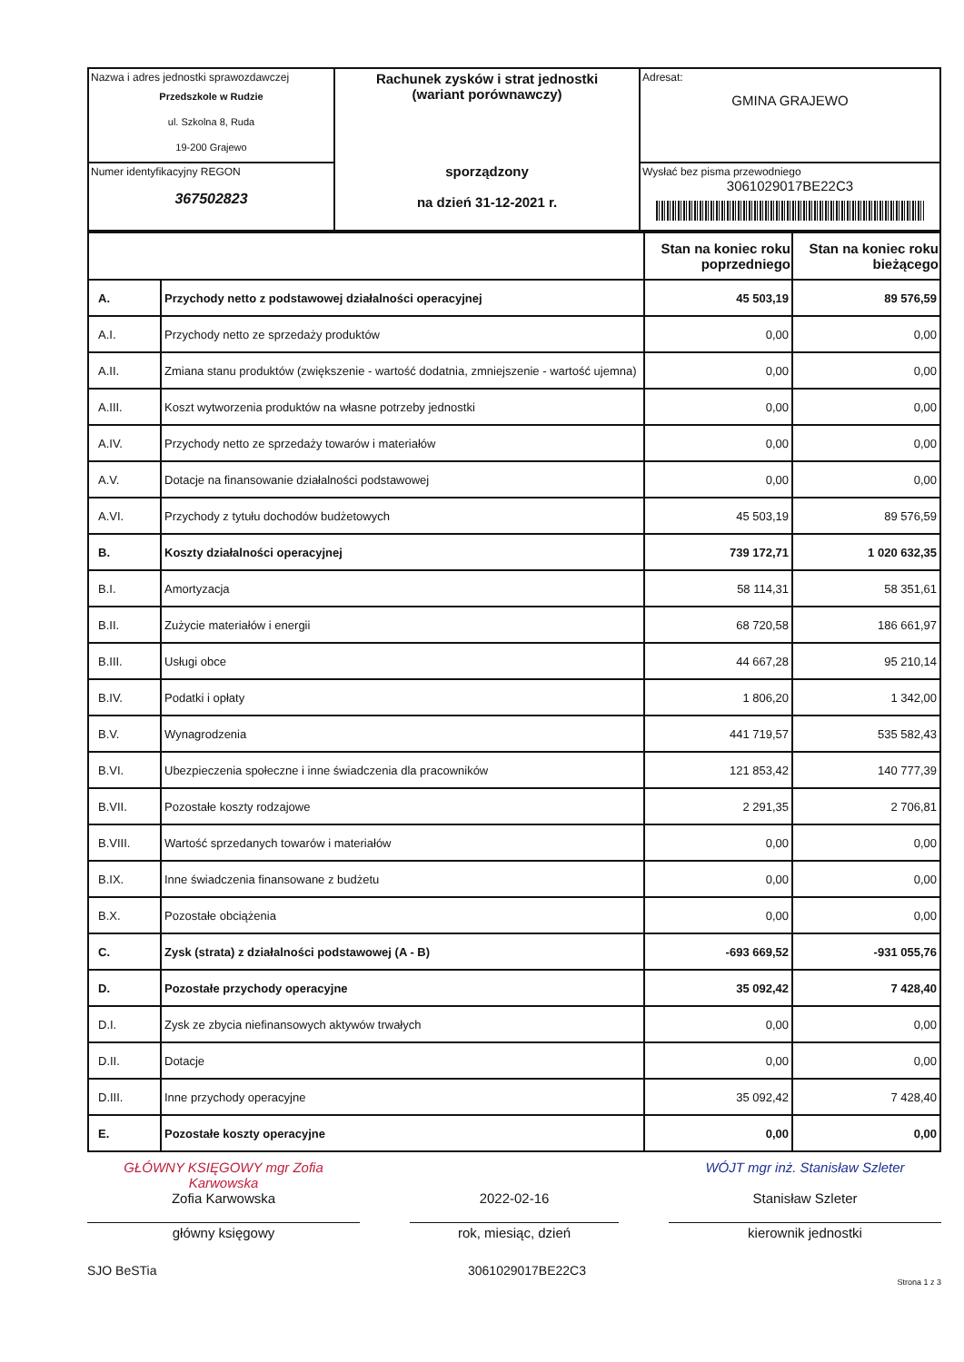| Nazwa i adres jednostki sprawozdawczej Przedszkole w Rudzie ul. Szkolna 8, Ruda 19-200 Grajewo | Rachunek zysków i strat jednostki (wariant porównawczy) sporządzony na dzień 31-12-2021 r. | Adresat: GMINA GRAJEWO |
| Numer identyfikacyjny REGON 367502823 | | Wysłać bez pisma przewodniego 3061029017BE22C3 |
| | | Stan na koniec roku poprzedniego | Stan na koniec roku bieżącego |
| --- | --- | --- | --- |
| A. | Przychody netto z podstawowej działalności operacyjnej | 45 503,19 | 89 576,59 |
| A.I. | Przychody netto ze sprzedaży produktów | 0,00 | 0,00 |
| A.II. | Zmiana stanu produktów (zwiększenie - wartość dodatnia, zmniejszenie - wartość ujemna) | 0,00 | 0,00 |
| A.III. | Koszt wytworzenia produktów na własne potrzeby jednostki | 0,00 | 0,00 |
| A.IV. | Przychody netto ze sprzedaży towarów i materiałów | 0,00 | 0,00 |
| A.V. | Dotacje na finansowanie działalności podstawowej | 0,00 | 0,00 |
| A.VI. | Przychody z tytułu dochodów budżetowych | 45 503,19 | 89 576,59 |
| B. | Koszty działalności operacyjnej | 739 172,71 | 1 020 632,35 |
| B.I. | Amortyzacja | 58 114,31 | 58 351,61 |
| B.II. | Zużycie materiałów i energii | 68 720,58 | 186 661,97 |
| B.III. | Usługi obce | 44 667,28 | 95 210,14 |
| B.IV. | Podatki i opłaty | 1 806,20 | 1 342,00 |
| B.V. | Wynagrodzenia | 441 719,57 | 535 582,43 |
| B.VI. | Ubezpieczenia społeczne i inne świadczenia dla pracowników | 121 853,42 | 140 777,39 |
| B.VII. | Pozostałe koszty rodzajowe | 2 291,35 | 2 706,81 |
| B.VIII. | Wartość sprzedanych towarów i materiałów | 0,00 | 0,00 |
| B.IX. | Inne świadczenia finansowane z budżetu | 0,00 | 0,00 |
| B.X. | Pozostałe obciążenia | 0,00 | 0,00 |
| C. | Zysk (strata) z działalności podstawowej (A - B) | -693 669,52 | -931 055,76 |
| D. | Pozostałe przychody operacyjne | 35 092,42 | 7 428,40 |
| D.I. | Zysk ze zbycia niefinansowych aktywów trwałych | 0,00 | 0,00 |
| D.II. | Dotacje | 0,00 | 0,00 |
| D.III. | Inne przychody operacyjne | 35 092,42 | 7 428,40 |
| E. | Pozostałe koszty operacyjne | 0,00 | 0,00 |
GŁÓWNY KSIĘGOWY mgr Zofia Karwowska
WÓJT mgr inż. Stanisław Szleter
Zofia Karwowska 2022-02-16 Stanisław Szleter
główny księgowy rok, miesiąc, dzień kierownik jednostki
SJO BeSTia 3061029017BE22C3 Strona 1 z 3